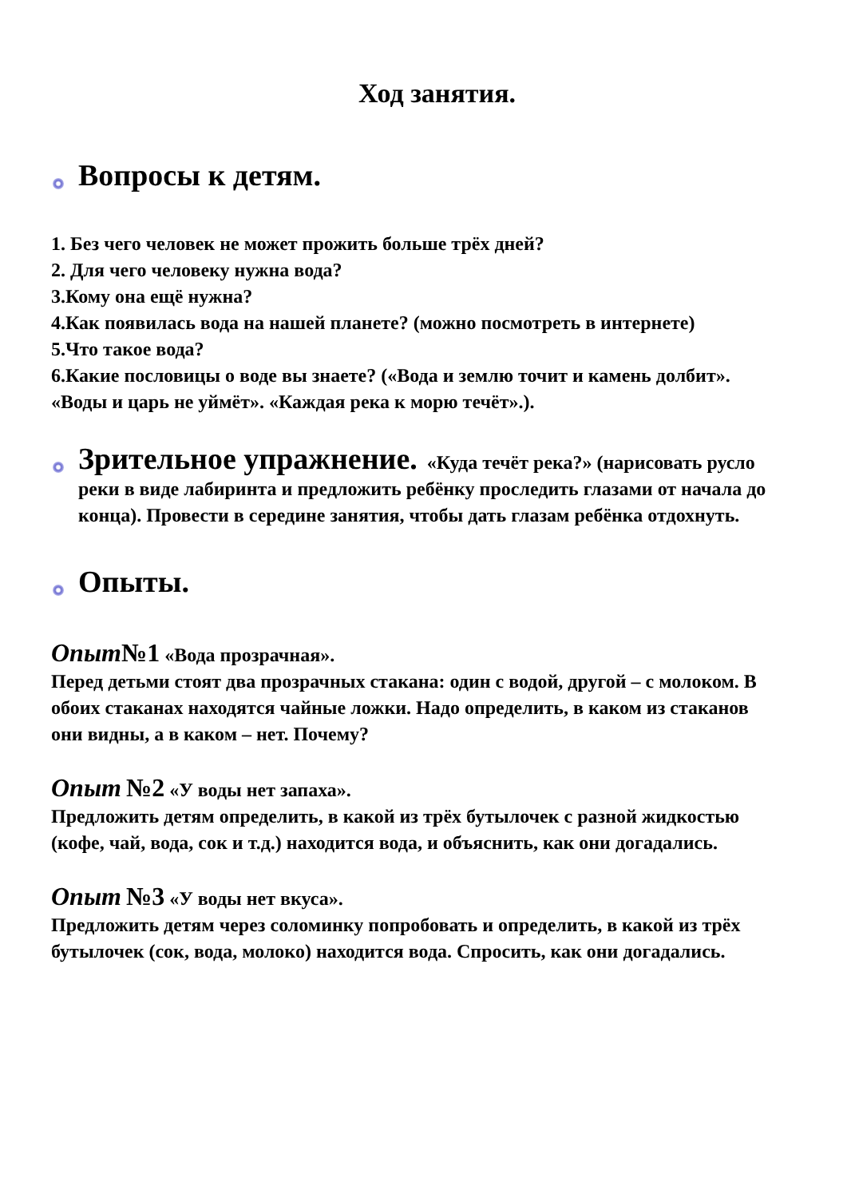Ход занятия.
Вопросы к детям.
1. Без чего человек не может прожить больше трёх дней?
2. Для чего человеку нужна вода?
3.Кому она ещё нужна?
4.Как появилась вода на нашей планете? (можно посмотреть в интернете)
5.Что такое вода?
6.Какие пословицы о воде вы знаете? («Вода и землю точит и камень долбит». «Воды и царь не уймёт». «Каждая река к морю течёт».).
Зрительное упражнение. «Куда течёт река?» (нарисовать русло реки в виде лабиринта и предложить ребёнку проследить глазами от начала до конца). Провести в середине занятия, чтобы дать глазам ребёнка отдохнуть.
Опыты.
Опыт№1 «Вода прозрачная».
Перед детьми стоят два прозрачных стакана: один с водой, другой – с молоком. В обоих стаканах находятся чайные ложки. Надо определить, в каком из стаканов они видны, а в каком – нет. Почему?
Опыт №2 «У воды нет запаха».
Предложить детям определить, в какой из трёх бутылочек с разной жидкостью (кофе, чай, вода, сок и т.д.) находится вода, и объяснить, как они догадались.
Опыт №3 «У воды нет вкуса».
Предложить детям через соломинку попробовать и определить, в какой из трёх бутылочек (сок, вода, молоко) находится вода. Спросить, как они догадались.